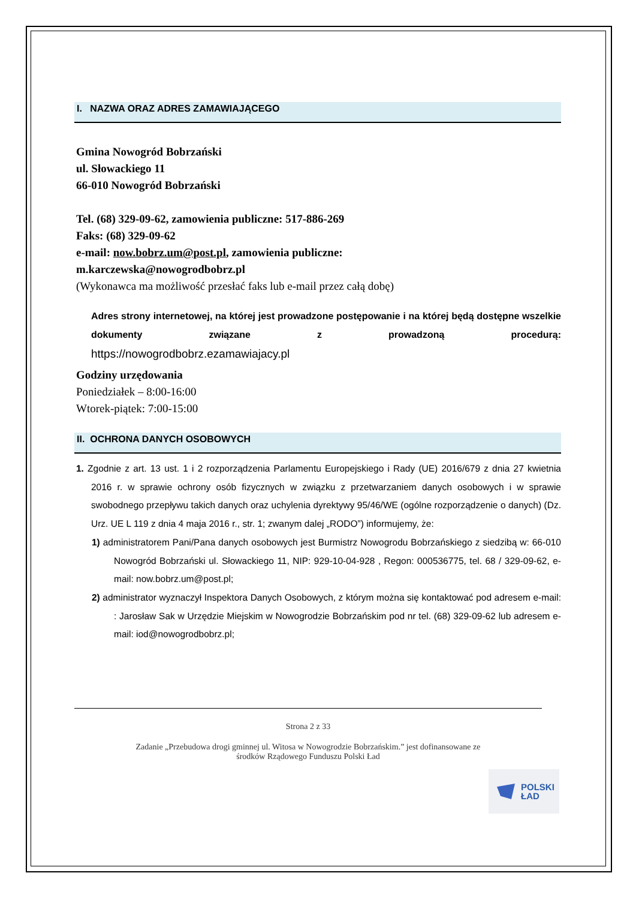I. NAZWA ORAZ ADRES ZAMAWIAJĄCEGO
Gmina Nowogród Bobrzański
ul. Słowackiego 11
66-010 Nowogród Bobrzański
Tel. (68) 329-09-62, zamowienia publiczne: 517-886-269
Faks: (68) 329-09-62
e-mail: now.bobrz.um@post.pl, zamowienia publiczne:
m.karczewska@nowogrodbobrz.pl
(Wykonawca ma możliwość przesłać faks lub e-mail przez całą dobę)
Adres strony internetowej, na której jest prowadzone postępowanie i na której będą dostępne wszelkie dokumenty związane z prowadzoną procedurą:
https://nowogrodbobrz.ezamawiajacy.pl
Godziny urzędowania
Poniedziałek – 8:00-16:00
Wtorek-piątek: 7:00-15:00
II. OCHRONA DANYCH OSOBOWYCH
1. Zgodnie z art. 13 ust. 1 i 2 rozporządzenia Parlamentu Europejskiego i Rady (UE) 2016/679 z dnia 27 kwietnia 2016 r. w sprawie ochrony osób fizycznych w związku z przetwarzaniem danych osobowych i w sprawie swobodnego przepływu takich danych oraz uchylenia dyrektywy 95/46/WE (ogólne rozporządzenie o danych) (Dz. Urz. UE L 119 z dnia 4 maja 2016 r., str. 1; zwanym dalej „RODO”) informujemy, że:
1) administratorem Pani/Pana danych osobowych jest Burmistrz Nowogrodu Bobrzańskiego z siedzibą w: 66-010 Nowogród Bobrzański ul. Słowackiego 11, NIP: 929-10-04-928 , Regon: 000536775, tel. 68 / 329-09-62, e-mail: now.bobrz.um@post.pl;
2) administrator wyznaczył Inspektora Danych Osobowych, z którym można się kontaktować pod adresem e-mail: : Jarosław Sak w Urzędzie Miejskim w Nowogrodzie Bobrzańskim pod nr tel. (68) 329-09-62 lub adresem e-mail: iod@nowogrodbobrz.pl;
Strona 2 z 33
Zadanie „Przebudowa drogi gminnej ul. Witosa w Nowogrodzie Bobrzańskim.” jest dofinansowane ze
środków Rządowego Funduszu Polski Ład
POLSKI
ŁAD